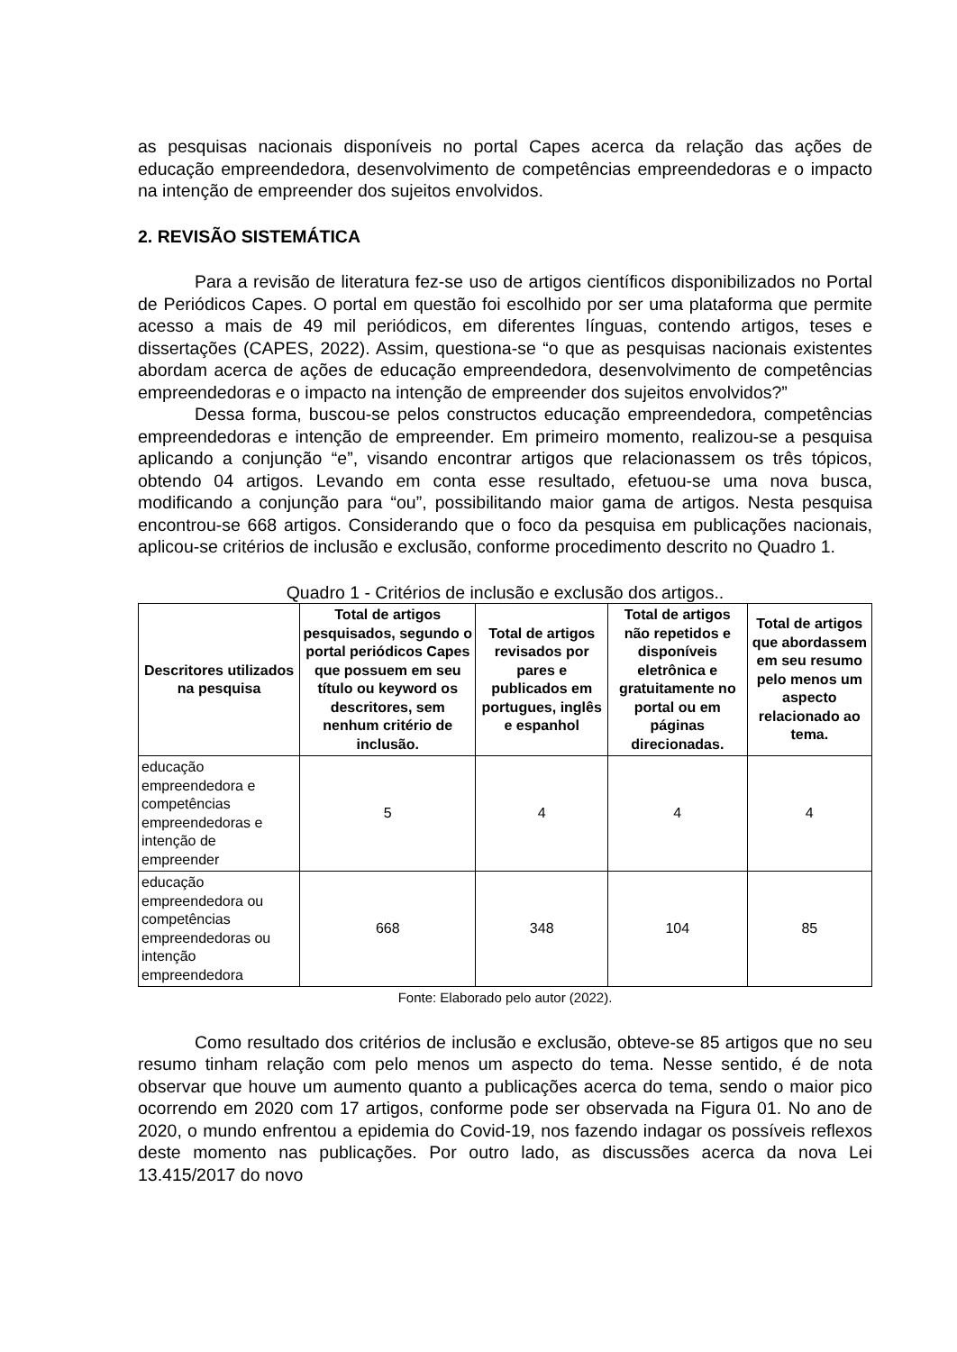as pesquisas nacionais disponíveis no portal Capes acerca da relação das ações de educação empreendedora, desenvolvimento de competências empreendedoras e o impacto na intenção de empreender dos sujeitos envolvidos.
2. REVISÃO SISTEMÁTICA
Para a revisão de literatura fez-se uso de artigos científicos disponibilizados no Portal de Periódicos Capes. O portal em questão foi escolhido por ser uma plataforma que permite acesso a mais de 49 mil periódicos, em diferentes línguas, contendo artigos, teses e dissertações (CAPES, 2022). Assim, questiona-se “o que as pesquisas nacionais existentes abordam acerca de ações de educação empreendedora, desenvolvimento de competências empreendedoras e o impacto na intenção de empreender dos sujeitos envolvidos?”
Dessa forma, buscou-se pelos constructos educação empreendedora, competências empreendedoras e intenção de empreender. Em primeiro momento, realizou-se a pesquisa aplicando a conjunção “e”, visando encontrar artigos que relacionassem os três tópicos, obtendo 04 artigos. Levando em conta esse resultado, efetuou-se uma nova busca, modificando a conjunção para “ou”, possibilitando maior gama de artigos. Nesta pesquisa encontrou-se 668 artigos. Considerando que o foco da pesquisa em publicações nacionais, aplicou-se critérios de inclusão e exclusão, conforme procedimento descrito no Quadro 1.
Quadro 1 - Critérios de inclusão e exclusão dos artigos..
| Descritores utilizados na pesquisa | Total de artigos pesquisados, segundo o portal periódicos Capes que possuem em seu título ou keyword os descritores, sem nenhum critério de inclusão. | Total de artigos revisados por pares e publicados em portugues, inglês e espanhol | Total de artigos não repetidos e disponíveis eletrônica e gratuitamente no portal ou em páginas direcionadas. | Total de artigos que abordassem em seu resumo pelo menos um aspecto relacionado ao tema. |
| --- | --- | --- | --- | --- |
| educação empreendedora e competências empreendedoras e intenção de empreender | 5 | 4 | 4 | 4 |
| educação empreendedora ou competências empreendedoras ou intenção empreendedora | 668 | 348 | 104 | 85 |
Fonte: Elaborado pelo autor (2022).
Como resultado dos critérios de inclusão e exclusão, obteve-se 85 artigos que no seu resumo tinham relação com pelo menos um aspecto do tema. Nesse sentido, é de nota observar que houve um aumento quanto a publicações acerca do tema, sendo o maior pico ocorrendo em 2020 com 17 artigos, conforme pode ser observada na Figura 01. No ano de 2020, o mundo enfrentou a epidemia do Covid-19, nos fazendo indagar os possíveis reflexos deste momento nas publicações. Por outro lado, as discussões acerca da nova Lei 13.415/2017 do novo